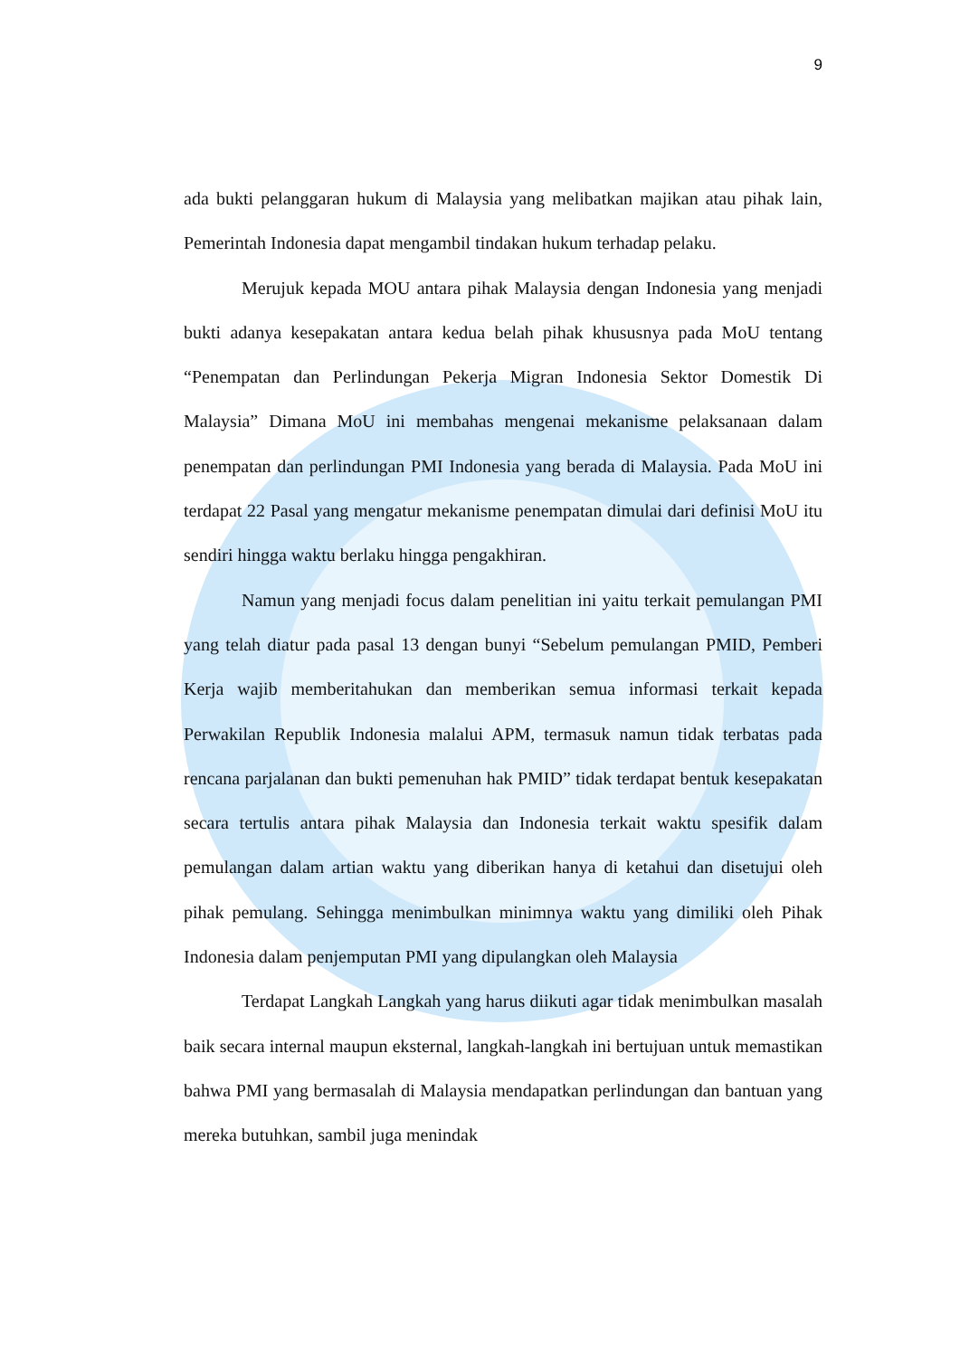9
ada bukti pelanggaran hukum di Malaysia yang melibatkan majikan atau pihak lain, Pemerintah Indonesia dapat mengambil tindakan hukum terhadap pelaku.
Merujuk kepada MOU antara pihak Malaysia dengan Indonesia yang menjadi bukti adanya kesepakatan antara kedua belah pihak khususnya pada MoU tentang “Penempatan dan Perlindungan Pekerja Migran Indonesia Sektor Domestik Di Malaysia” Dimana MoU ini membahas mengenai mekanisme pelaksanaan dalam penempatan dan perlindungan PMI Indonesia yang berada di Malaysia. Pada MoU ini terdapat 22 Pasal yang mengatur mekanisme penempatan dimulai dari definisi MoU itu sendiri hingga waktu berlaku hingga pengakhiran.
Namun yang menjadi focus dalam penelitian ini yaitu terkait pemulangan PMI yang telah diatur pada pasal 13 dengan bunyi “Sebelum pemulangan PMID, Pemberi Kerja wajib memberitahukan dan memberikan semua informasi terkait kepada Perwakilan Republik Indonesia malalui APM, termasuk namun tidak terbatas pada rencana parjalanan dan bukti pemenuhan hak PMID” tidak terdapat bentuk kesepakatan secara tertulis antara pihak Malaysia dan Indonesia terkait waktu spesifik dalam pemulangan dalam artian waktu yang diberikan hanya di ketahui dan disetujui oleh pihak pemulang. Sehingga menimbulkan minimnya waktu yang dimiliki oleh Pihak Indonesia dalam penjemputan PMI yang dipulangkan oleh Malaysia
Terdapat Langkah Langkah yang harus diikuti agar tidak menimbulkan masalah baik secara internal maupun eksternal, langkah-langkah ini bertujuan untuk memastikan bahwa PMI yang bermasalah di Malaysia mendapatkan perlindungan dan bantuan yang mereka butuhkan, sambil juga menindak